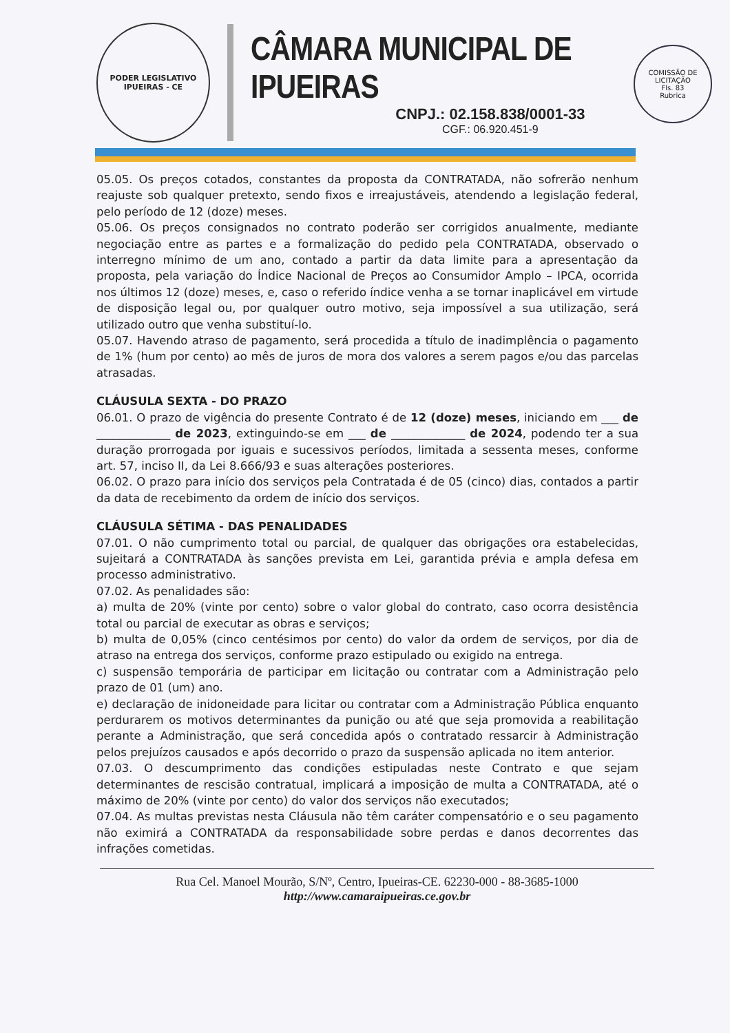PODER LEGISLATIVO
IPUEIRAS - CE
CÂMARA MUNICIPAL DE IPUEIRAS
CNPJ.: 02.158.838/0001-33
CGF.: 06.920.451-9
COMISSÃO DE LICITAÇÃO
Fls. 83
Rubrica
05.05. Os preços cotados, constantes da proposta da CONTRATADA, não sofrerão nenhum reajuste sob qualquer pretexto, sendo fixos e irreajustáveis, atendendo a legislação federal, pelo período de 12 (doze) meses.
05.06. Os preços consignados no contrato poderão ser corrigidos anualmente, mediante negociação entre as partes e a formalização do pedido pela CONTRATADA, observado o interregno mínimo de um ano, contado a partir da data limite para a apresentação da proposta, pela variação do Índice Nacional de Preços ao Consumidor Amplo – IPCA, ocorrida nos últimos 12 (doze) meses, e, caso o referido índice venha a se tornar inaplicável em virtude de disposição legal ou, por qualquer outro motivo, seja impossível a sua utilização, será utilizado outro que venha substituí-lo.
05.07. Havendo atraso de pagamento, será procedida a título de inadimplência o pagamento de 1% (hum por cento) ao mês de juros de mora dos valores a serem pagos e/ou das parcelas atrasadas.
CLÁUSULA SEXTA - DO PRAZO
06.01. O prazo de vigência do presente Contrato é de 12 (doze) meses, iniciando em ___ de _____________ de 2023, extinguindo-se em ___ de _____________ de 2024, podendo ter a sua duração prorrogada por iguais e sucessivos períodos, limitada a sessenta meses, conforme art. 57, inciso II, da Lei 8.666/93 e suas alterações posteriores.
06.02. O prazo para início dos serviços pela Contratada é de 05 (cinco) dias, contados a partir da data de recebimento da ordem de início dos serviços.
CLÁUSULA SÉTIMA - DAS PENALIDADES
07.01. O não cumprimento total ou parcial, de qualquer das obrigações ora estabelecidas, sujeitará a CONTRATADA às sanções prevista em Lei, garantida prévia e ampla defesa em processo administrativo.
07.02. As penalidades são:
a) multa de 20% (vinte por cento) sobre o valor global do contrato, caso ocorra desistência total ou parcial de executar as obras e serviços;
b) multa de 0,05% (cinco centésimos por cento) do valor da ordem de serviços, por dia de atraso na entrega dos serviços, conforme prazo estipulado ou exigido na entrega.
c) suspensão temporária de participar em licitação ou contratar com a Administração pelo prazo de 01 (um) ano.
e) declaração de inidoneidade para licitar ou contratar com a Administração Pública enquanto perdurarem os motivos determinantes da punição ou até que seja promovida a reabilitação perante a Administração, que será concedida após o contratado ressarcir à Administração pelos prejuízos causados e após decorrido o prazo da suspensão aplicada no item anterior.
07.03. O descumprimento das condições estipuladas neste Contrato e que sejam determinantes de rescisão contratual, implicará a imposição de multa a CONTRATADA, até o máximo de 20% (vinte por cento) do valor dos serviços não executados;
07.04. As multas previstas nesta Cláusula não têm caráter compensatório e o seu pagamento não eximirá a CONTRATADA da responsabilidade sobre perdas e danos decorrentes das infrações cometidas.
Rua Cel. Manoel Mourão, S/Nº, Centro, Ipueiras-CE. 62230-000 - 88-3685-1000
http://www.camaraipueiras.ce.gov.br